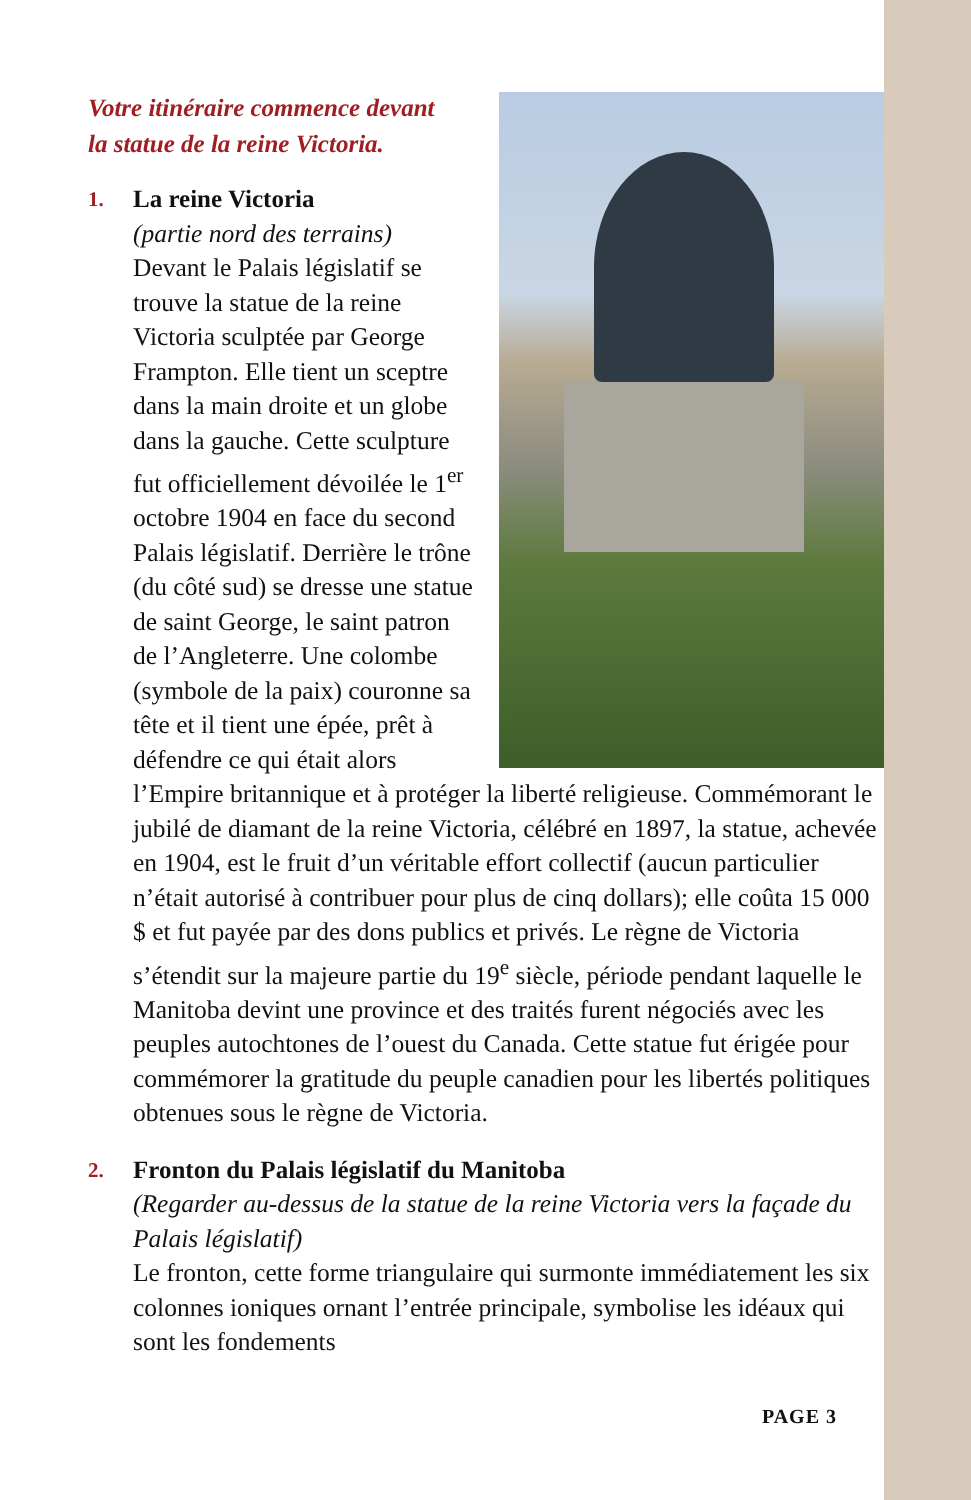Votre itinéraire commence devant
la statue de la reine Victoria.
1.
La reine Victoria
(partie nord des terrains)
Devant le Palais législatif se trouve la statue de la reine Victoria sculptée par George Frampton. Elle tient un sceptre dans la main droite et un globe dans la gauche. Cette sculpture fut officiellement dévoilée le 1<sup>er</sup> octobre 1904 en face du second Palais législatif. Derrière le trône (du côté sud) se dresse une statue de saint George, le saint patron de l’Angleterre. Une colombe (symbole de la paix) couronne sa tête et il tient une épée, prêt à défendre ce qui était alors l’Empire britannique et à protéger la liberté religieuse. Commémorant le jubilé de diamant de la reine Victoria, célébré en 1897, la statue, achevée en 1904, est le fruit d’un véritable effort collectif (aucun particulier n’était autorisé à contribuer pour plus de cinq dollars); elle coûta 15 000 $ et fut payée par des dons publics et privés. Le règne de Victoria s’étendit sur la majeure partie du 19<sup>e</sup> siècle, période pendant laquelle le Manitoba devint une province et des traités furent négociés avec les peuples autochtones de l’ouest du Canada. Cette statue fut érigée pour commémorer la gratitude du peuple canadien pour les libertés politiques obtenues sous le règne de Victoria.
2.
Fronton du Palais législatif du Manitoba
(Regarder au-dessus de la statue de la reine Victoria vers la façade du Palais législatif)
Le fronton, cette forme triangulaire qui surmonte immédiatement les six colonnes ioniques ornant l’entrée principale, symbolise les idéaux qui sont les fondements
PAGE 3